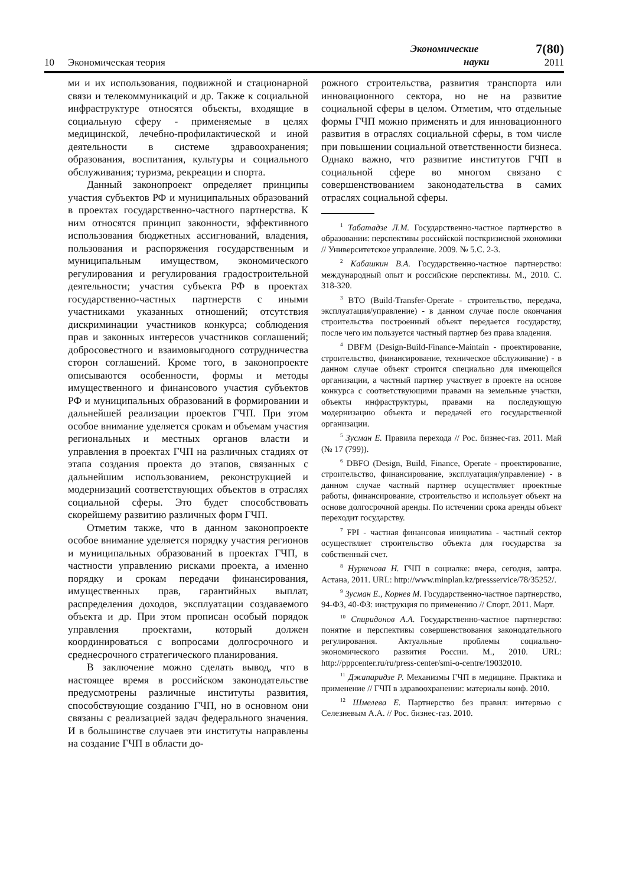10
Экономическая теория
Экономические
науки
7(80)
2011
ми и их использования, подвижной и стационарной связи и телекоммуникаций и др. Также к социальной инфраструктуре относятся объекты, входящие в социальную сферу - применяемые в целях медицинской, лечебно-профилактической и иной деятельности в системе здравоохранения; образования, воспитания, культуры и социального обслуживания; туризма, рекреации и спорта.
Данный законопроект определяет принципы участия субъектов РФ и муниципальных образований в проектах государственно-частного партнерства. К ним относятся принцип законности, эффективного использования бюджетных ассигнований, владения, пользования и распоряжения государственным и муниципальным имуществом, экономического регулирования и регулирования градостроительной деятельности; участия субъекта РФ в проектах государственно-частных партнерств с иными участниками указанных отношений; отсутствия дискриминации участников конкурса; соблюдения прав и законных интересов участников соглашений; добросовестного и взаимовыгодного сотрудничества сторон соглашений. Кроме того, в законопроекте описываются особенности, формы и методы имущественного и финансового участия субъектов РФ и муниципальных образований в формировании и дальнейшей реализации проектов ГЧП. При этом особое внимание уделяется срокам и объемам участия региональных и местных органов власти и управления в проектах ГЧП на различных стадиях от этапа создания проекта до этапов, связанных с дальнейшим использованием, реконструкцией и модернизаций соответствующих объектов в отраслях социальной сферы. Это будет способствовать скорейшему развитию различных форм ГЧП.
Отметим также, что в данном законопроекте особое внимание уделяется порядку участия регионов и муниципальных образований в проектах ГЧП, в частности управлению рисками проекта, а именно порядку и срокам передачи финансирования, имущественных прав, гарантийных выплат, распределения доходов, эксплуатации создаваемого объекта и др. При этом прописан особый порядок управления проектами, который должен координироваться с вопросами долгосрочного и среднесрочного стратегического планирования.
В заключение можно сделать вывод, что в настоящее время в российском законодательстве предусмотрены различные институты развития, способствующие созданию ГЧП, но в основном они связаны с реализацией задач федерального значения. И в большинстве случаев эти институты направлены на создание ГЧП в области до-
рожного строительства, развития транспорта или инновационного сектора, но не на развитие социальной сферы в целом. Отметим, что отдельные формы ГЧП можно применять и для инновационного развития в отраслях социальной сферы, в том числе при повышении социальной ответственности бизнеса. Однако важно, что развитие институтов ГЧП в социальной сфере во многом связано с совершенствованием законодательства в самих отраслях социальной сферы.
<sup>1</sup> Табатадзе Л.М. Государственно-частное партнерство в образовании: перспективы российской посткризисной экономики // Университетское управление. 2009. № 5.С. 2-3.
<sup>2</sup> Кабашкин В.А. Государственно-частное партнерство: международный опыт и российские перспективы. М., 2010. С. 318-320.
<sup>3</sup> BTO (Build-Transfer-Operate - строительство, передача, эксплуатация/управление) - в данном случае после окончания строительства построенный объект передается государству, после чего им пользуется частный партнер без права владения.
<sup>4</sup> DBFM (Design-Build-Finance-Maintain - проектирование, строительство, финансирование, техническое обслуживание) - в данном случае объект строится специально для имеющейся организации, а частный партнер участвует в проекте на основе конкурса с соответствующими правами на земельные участки, объекты инфраструктуры, правами на последующую модернизацию объекта и передачей его государственной организации.
<sup>5</sup> Зусман Е. Правила перехода // Рос. бизнес-газ. 2011. Май (№ 17 (799)).
<sup>6</sup> DBFO (Design, Build, Finance, Operate - проектирование, строительство, финансирование, эксплуатация/управление) - в данном случае частный партнер осуществляет проектные работы, финансирование, строительство и использует объект на основе долгосрочной аренды. По истечении срока аренды объект переходит государству.
<sup>7</sup> FPI - частная финансовая инициатива - частный сектор осуществляет строительство объекта для государства за собственный счет.
<sup>8</sup> Нуркенова Н. ГЧП в социалке: вчера, сегодня, завтра. Астана, 2011. URL: http://www.minplan.kz/pressservice/78/35252/.
<sup>9</sup> Зусман Е., Корнев М. Государственно-частное партнерство, 94-ФЗ, 40-ФЗ: инструкция по применению // Спорт. 2011. Март.
<sup>10</sup> Спиридонов А.А. Государственно-частное партнерство: понятие и перспективы совершенствования законодательного регулирования. Актуальные проблемы социально-экономического развития России. М., 2010. URL: http://pppcenter.ru/ru/press-center/smi-o-centre/19032010.
<sup>11</sup> Джапаридзе Р. Механизмы ГЧП в медицине. Практика и применение // ГЧП в здравоохранении: материалы конф. 2010.
<sup>12</sup> Шмелева Е. Партнерство без правил: интервью с Селезневым А.А. // Рос. бизнес-газ. 2010.